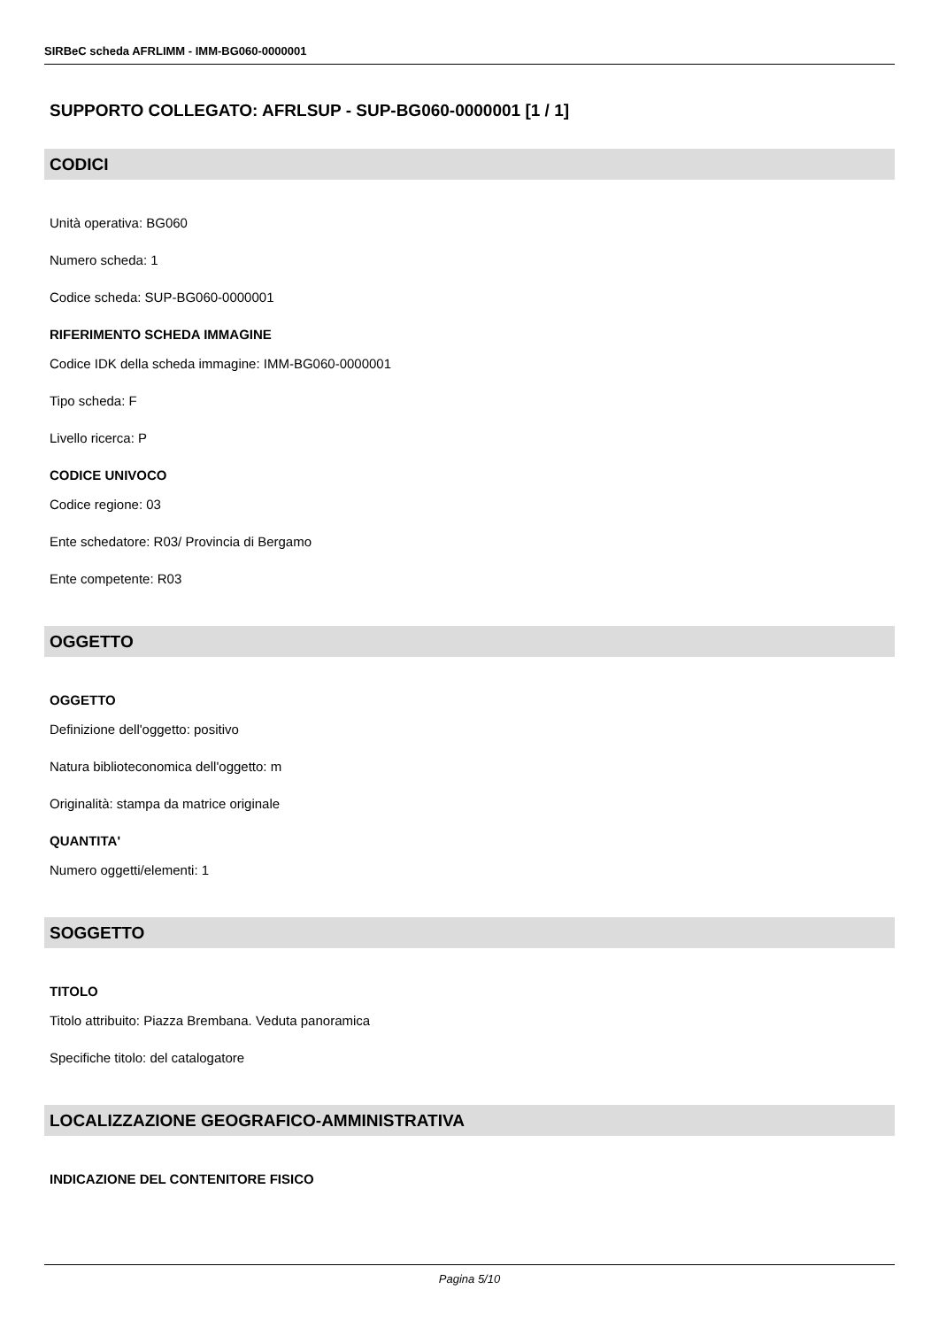SIRBeC scheda AFRLIMM - IMM-BG060-0000001
SUPPORTO COLLEGATO: AFRLSUP - SUP-BG060-0000001 [1 / 1]
CODICI
Unità operativa: BG060
Numero scheda: 1
Codice scheda: SUP-BG060-0000001
RIFERIMENTO SCHEDA IMMAGINE
Codice IDK della scheda immagine: IMM-BG060-0000001
Tipo scheda: F
Livello ricerca: P
CODICE UNIVOCO
Codice regione: 03
Ente schedatore: R03/ Provincia di Bergamo
Ente competente: R03
OGGETTO
OGGETTO
Definizione dell'oggetto: positivo
Natura biblioteconomica dell'oggetto: m
Originalità: stampa da matrice originale
QUANTITA'
Numero oggetti/elementi: 1
SOGGETTO
TITOLO
Titolo attribuito: Piazza Brembana. Veduta panoramica
Specifiche titolo: del catalogatore
LOCALIZZAZIONE GEOGRAFICO-AMMINISTRATIVA
INDICAZIONE DEL CONTENITORE FISICO
Pagina 5/10